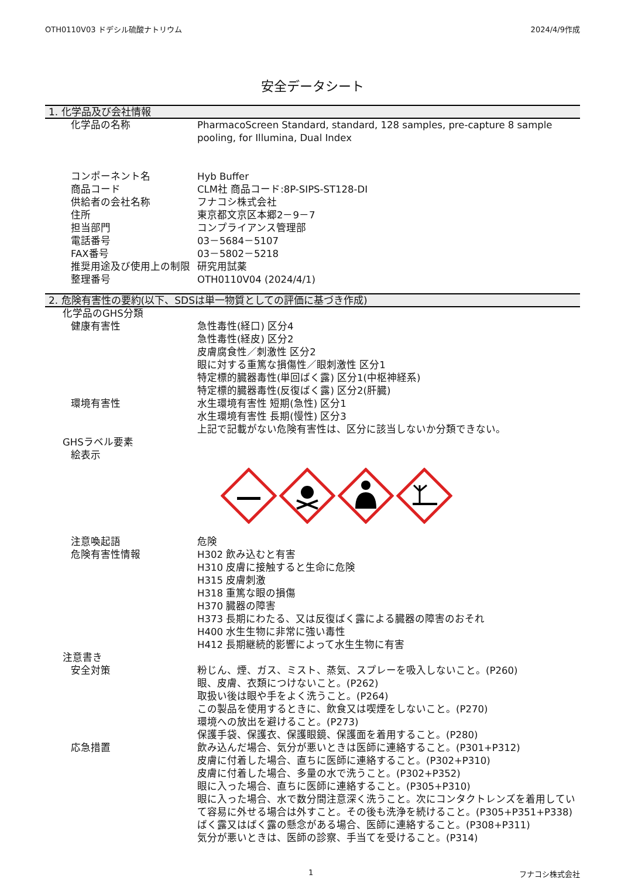OTH0110V03 ドデシル硫酸ナトリウム 2024/4/9作成
安全データシート
1. 化学品及び会社情報
化学品の名称 PharmacoScreen Standard, standard, 128 samples, pre-capture 8 sample pooling, for Illumina, Dual Index
コンポーネント名 Hyb Buffer
商品コード CLM社 商品コード:8P-SIPS-ST128-DI
供給者の会社名称 フナコシ株式会社
住所 東京都文京区本郷2－9－7
担当部門 コンプライアンス管理部
電話番号 03－5684－5107
FAX番号 03－5802－5218
推奨用途及び使用上の制限 研究用試薬
整理番号 OTH0110V04 (2024/4/1)
2. 危険有害性の要約(以下、SDSは単一物質としての評価に基づき作成)
化学品のGHS分類
健康有害性 急性毒性(経口) 区分4
急性毒性(経皮) 区分2
皮膚腐食性／刺激性 区分2
眼に対する重篤な損傷性／眼刺激性 区分1
特定標的臓器毒性(単回ばく露) 区分1(中枢神経系)
特定標的臓器毒性(反復ばく露) 区分2(肝臓)
環境有害性 水生環境有害性 短期(急性) 区分1
水生環境有害性 長期(慢性) 区分3
上記で記載がない危険有害性は、区分に該当しないか分類できない。
GHSラベル要素
絵表示
注意喚起語 危険
危険有害性情報 H302 飲み込むと有害
H310 皮膚に接触すると生命に危険
H315 皮膚刺激
H318 重篤な眼の損傷
H370 臓器の障害
H373 長期にわたる、又は反復ばく露による臓器の障害のおそれ
H400 水生生物に非常に強い毒性
H412 長期継続的影響によって水生生物に有害
注意書き
安全対策 粉じん、煙、ガス、ミスト、蒸気、スプレーを吸入しないこと。(P260)
眼、皮膚、衣類につけないこと。(P262)
取扱い後は眼や手をよく洗うこと。(P264)
この製品を使用するときに、飲食又は喫煙をしないこと。(P270)
環境への放出を避けること。(P273)
保護手袋、保護衣、保護眼鏡、保護面を着用すること。(P280)
応急措置 飲み込んだ場合、気分が悪いときは医師に連絡すること。(P301+P312)
皮膚に付着した場合、直ちに医師に連絡すること。(P302+P310)
皮膚に付着した場合、多量の水で洗うこと。(P302+P352)
眼に入った場合、直ちに医師に連絡すること。(P305+P310)
眼に入った場合、水で数分間注意深く洗うこと。次にコンタクトレンズを着用していて容易に外せる場合は外すこと。その後も洗浄を続けること。(P305+P351+P338)
ばく露又はばく露の懸念がある場合、医師に連絡すること。(P308+P311)
気分が悪いときは、医師の診察、手当てを受けること。(P314)
1 フナコシ株式会社